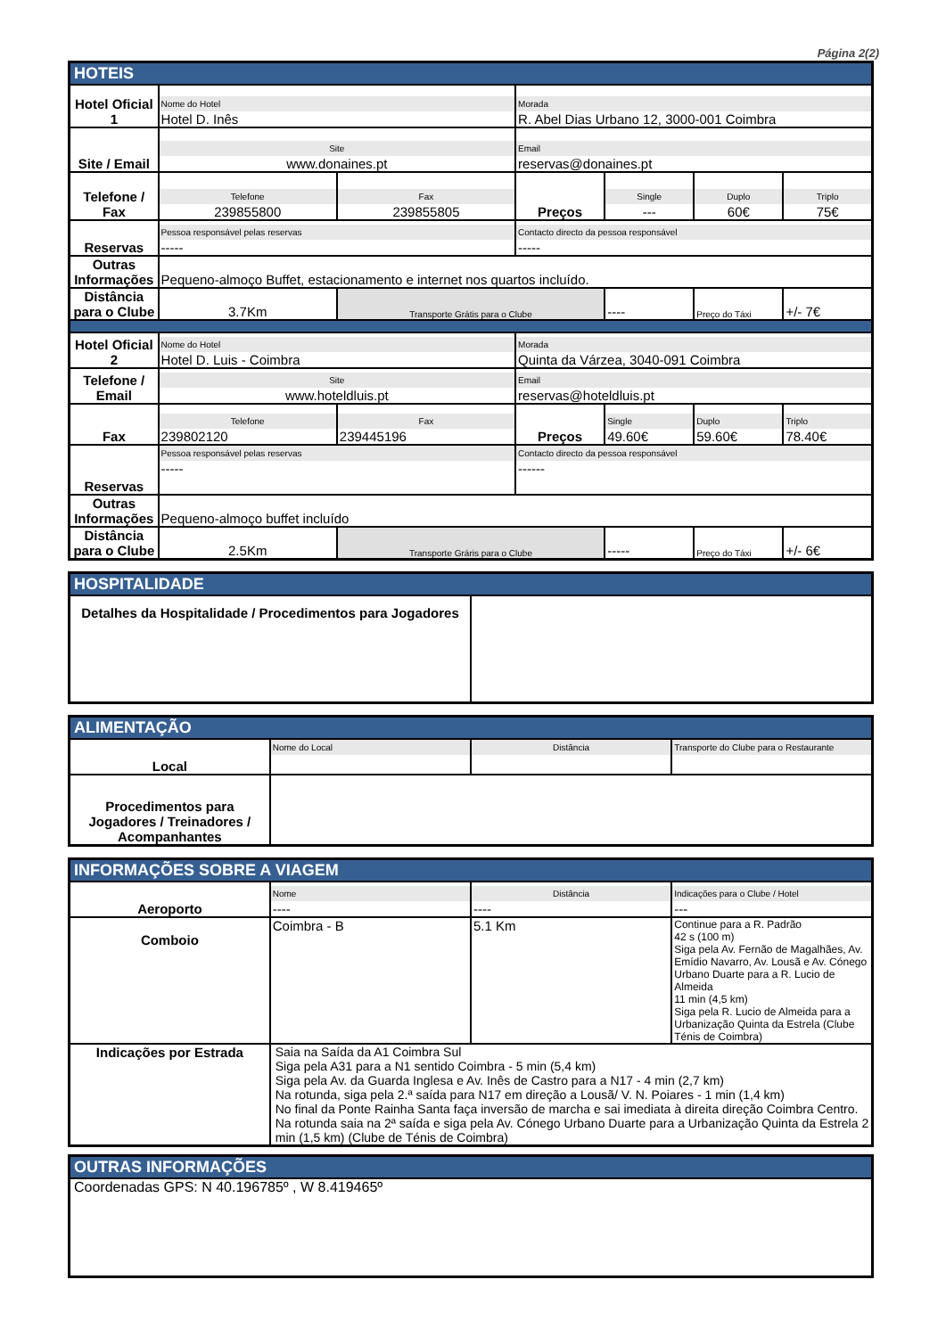Página 2(2)
| HOTEIS | | | | | | |
| Hotel Oficial 1 | Nome do Hotel Hotel D. Inês | | Morada R. Abel Dias Urbano 12, 3000-001 Coimbra | | | |
| Site / Email | Site www.donaines.pt | | Email reservas@donaines.pt | | | |
| Telefone / Fax | Telefone 239855800 | Fax 239855805 | Preços | Single --- | Duplo 60€ | Triplo 75€ |
| Reservas | Pessoa responsável pelas reservas ----- | | Contacto directo da pessoa responsável ----- | | | |
| Outras Informações | Pequeno-almoço Buffet, estacionamento e internet nos quartos incluído. | | | | | |
| Distância para o Clube | 3.7Km | Transporte Grátis para o Clube | | ---- | Preço do Táxi | +/- 7€ |
| Hotel Oficial 2 | Nome do Hotel Hotel D. Luis - Coimbra | | Morada Quinta da Várzea, 3040-091 Coimbra | | | |
| Telefone / Email | Site www.hoteldluis.pt | | Email reservas@hoteldluis.pt | | | |
| Fax | Telefone 239802120 | Fax 239445196 | Preços | Single 49.60€ | Duplo 59.60€ | Triplo 78.40€ |
| Reservas | Pessoa responsável pelas reservas ----- | | Contacto directo da pessoa responsável ------ | | | |
| Outras Informações | Pequeno-almoço buffet incluído | | | | | |
| Distância para o Clube | 2.5Km | Transporte Gráris para o Clube | | ----- | Preço do Táxi | +/- 6€ |
| HOSPITALIDADE | |
| Detalhes da Hospitalidade / Procedimentos para Jogadores | |
| ALIMENTAÇÃO | | | |
| Local | Nome do Local | Distância | Transporte do Clube para o Restaurante |
| Procedimentos para Jogadores / Treinadores / Acompanhantes | | | |
| INFORMAÇÕES SOBRE A VIAGEM | | | |
| Aeroporto | Nome ---- | Distância ---- | Indicações para o Clube / Hotel --- |
| Comboio | Coimbra - B | 5.1 Km | Continue para a R. Padrão 42 s (100 m) Siga pela Av. Fernão de Magalhães, Av. Emídio Navarro, Av. Lousã e Av. Cónego Urbano Duarte para a R. Lucio de Almeida 11 min (4,5 km) Siga pela R. Lucio de Almeida para a Urbanização Quinta da Estrela (Clube Ténis de Coimbra) |
| Indicações por Estrada | Saia na Saída da A1 Coimbra Sul Siga pela A31 para a N1 sentido Coimbra - 5 min (5,4 km) Siga pela Av. da Guarda Inglesa e Av. Inês de Castro para a N17 - 4 min (2,7 km) Na rotunda, siga pela 2.ª saída para N17 em direção a Lousã/ V. N. Poiares - 1 min (1,4 km) No final da Ponte Rainha Santa faça inversão de marcha e sai imediata à direita direção Coimbra Centro. Na rotunda saia na 2ª saída e siga pela Av. Cónego Urbano Duarte para a Urbanização Quinta da Estrela 2 min (1,5 km) (Clube de Ténis de Coimbra) | | |
| OUTRAS INFORMAÇÕES |
| Coordenadas GPS: N 40.196785º , W 8.419465º |